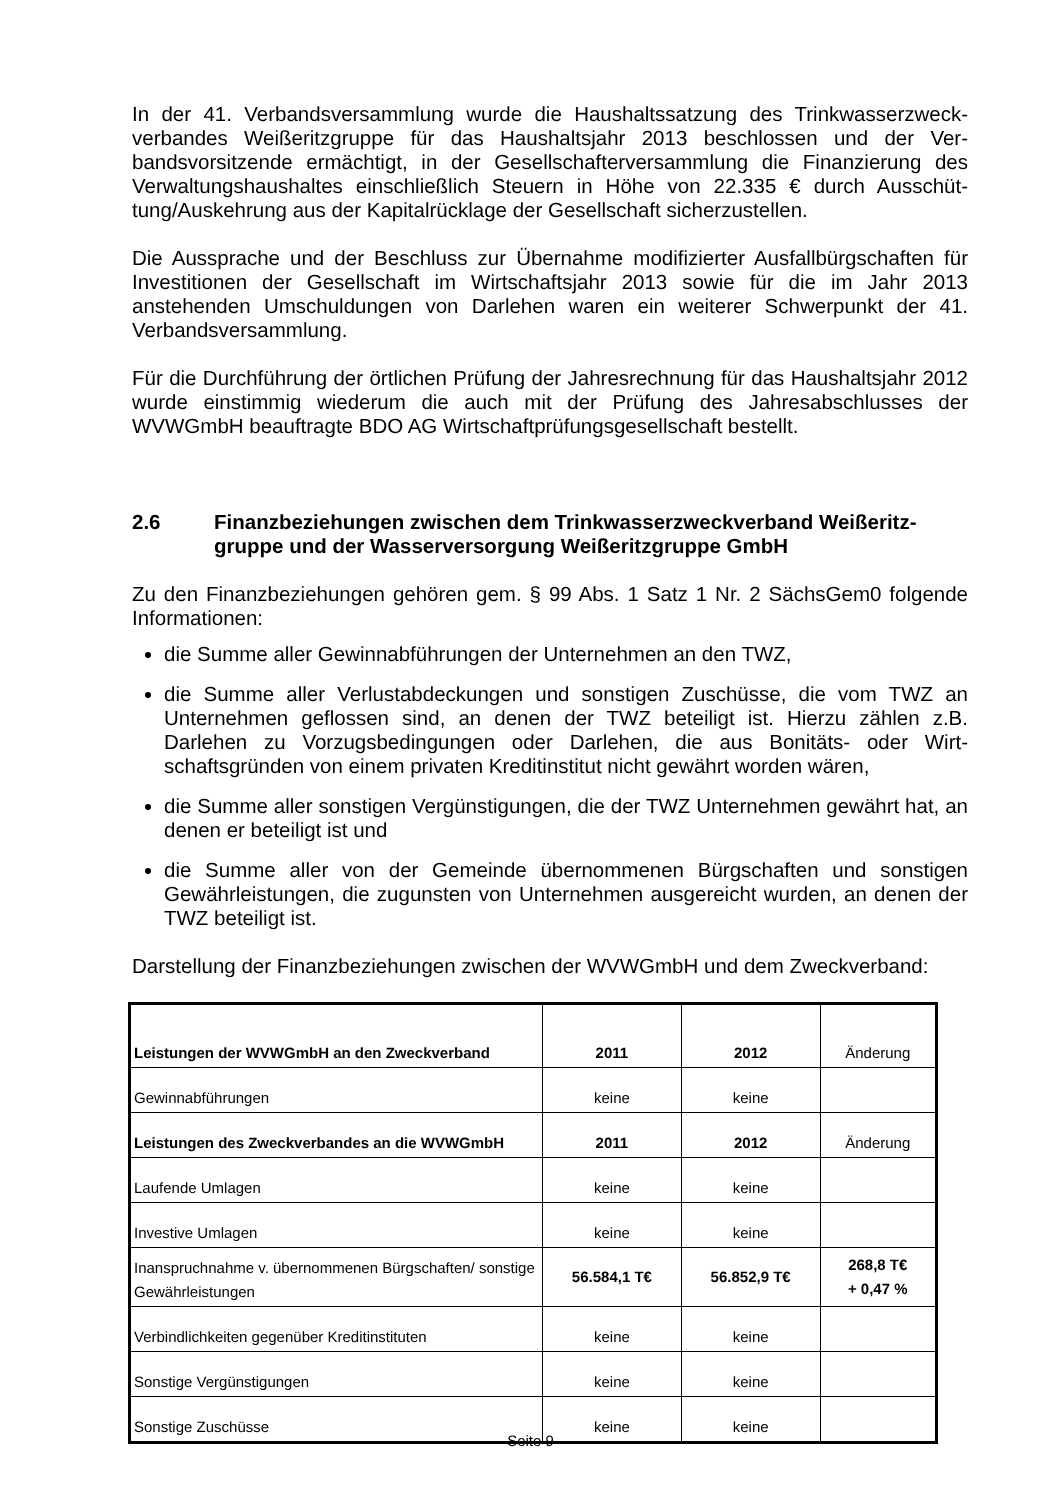In der 41. Verbandsversammlung wurde die Haushaltssatzung des Trinkwasserzweck­verbandes Weißeritzgruppe für das Haushaltsjahr 2013 beschlossen und der Ver­bandsvorsitzende ermächtigt, in der Gesellschafterversammlung die Finanzierung des Verwaltungshaushaltes einschließlich Steuern in Höhe von 22.335 € durch Ausschüt­tung/Auskehrung aus der Kapitalrücklage der Gesellschaft sicherzustellen.
Die Aussprache und der Beschluss zur Übernahme modifizierter Ausfallbürgschaften für Investitionen der Gesellschaft im Wirtschaftsjahr 2013 sowie für die im Jahr 2013 anstehenden Umschuldungen von Darlehen waren ein weiterer Schwerpunkt der 41. Verbandsversammlung.
Für die Durchführung der örtlichen Prüfung der Jahresrechnung für das Haushaltsjahr 2012 wurde einstimmig wiederum die auch mit der Prüfung des Jahresabschlusses der WVWGmbH beauftragte BDO AG Wirtschaftprüfungsgesellschaft bestellt.
2.6 Finanzbeziehungen zwischen dem Trinkwasserzweckverband Weißeritz­gruppe und der Wasserversorgung Weißeritzgruppe GmbH
Zu den Finanzbeziehungen gehören gem. § 99 Abs. 1 Satz 1 Nr. 2 SächsGem0 fol­gende Informationen:
die Summe aller Gewinnabführungen der Unternehmen an den TWZ,
die Summe aller Verlustabdeckungen und sonstigen Zuschüsse, die vom TWZ an Unternehmen geflossen sind, an denen der TWZ beteiligt ist. Hierzu zählen z.B. Darlehen zu Vorzugsbedingungen oder Darlehen, die aus Bonitäts- oder Wirt­schaftsgründen von einem privaten Kreditinstitut nicht gewährt worden wären,
die Summe aller sonstigen Vergünstigungen, die der TWZ Unternehmen gewährt hat, an denen er beteiligt ist und
die Summe aller von der Gemeinde übernommenen Bürgschaften und sonstigen Gewährleistungen, die zugunsten von Unternehmen ausgereicht wurden, an de­nen der TWZ beteiligt ist.
Darstellung der Finanzbeziehungen zwischen der WVWGmbH und dem Zweckver­band:
| Leistungen der WVWGmbH an den Zweckverband | 2011 | 2012 | Änderung |
| Gewinnabführungen | keine | keine | |
| Leistungen des Zweckverbandes an die WVWGmbH | 2011 | 2012 | Änderung |
| Laufende Umlagen | keine | keine | |
| Investive Umlagen | keine | keine | |
| Inanspruchnahme v. übernommenen Bürgschaften/ sonstige Gewährleistungen | 56.584,1 T€ | 56.852,9 T€ | 268,8 T€ + 0,47 % |
| Verbindlichkeiten gegenüber Kreditinstituten | keine | keine | |
| Sonstige Vergünstigungen | keine | keine | |
| Sonstige Zuschüsse | keine | keine | |
Seite 9